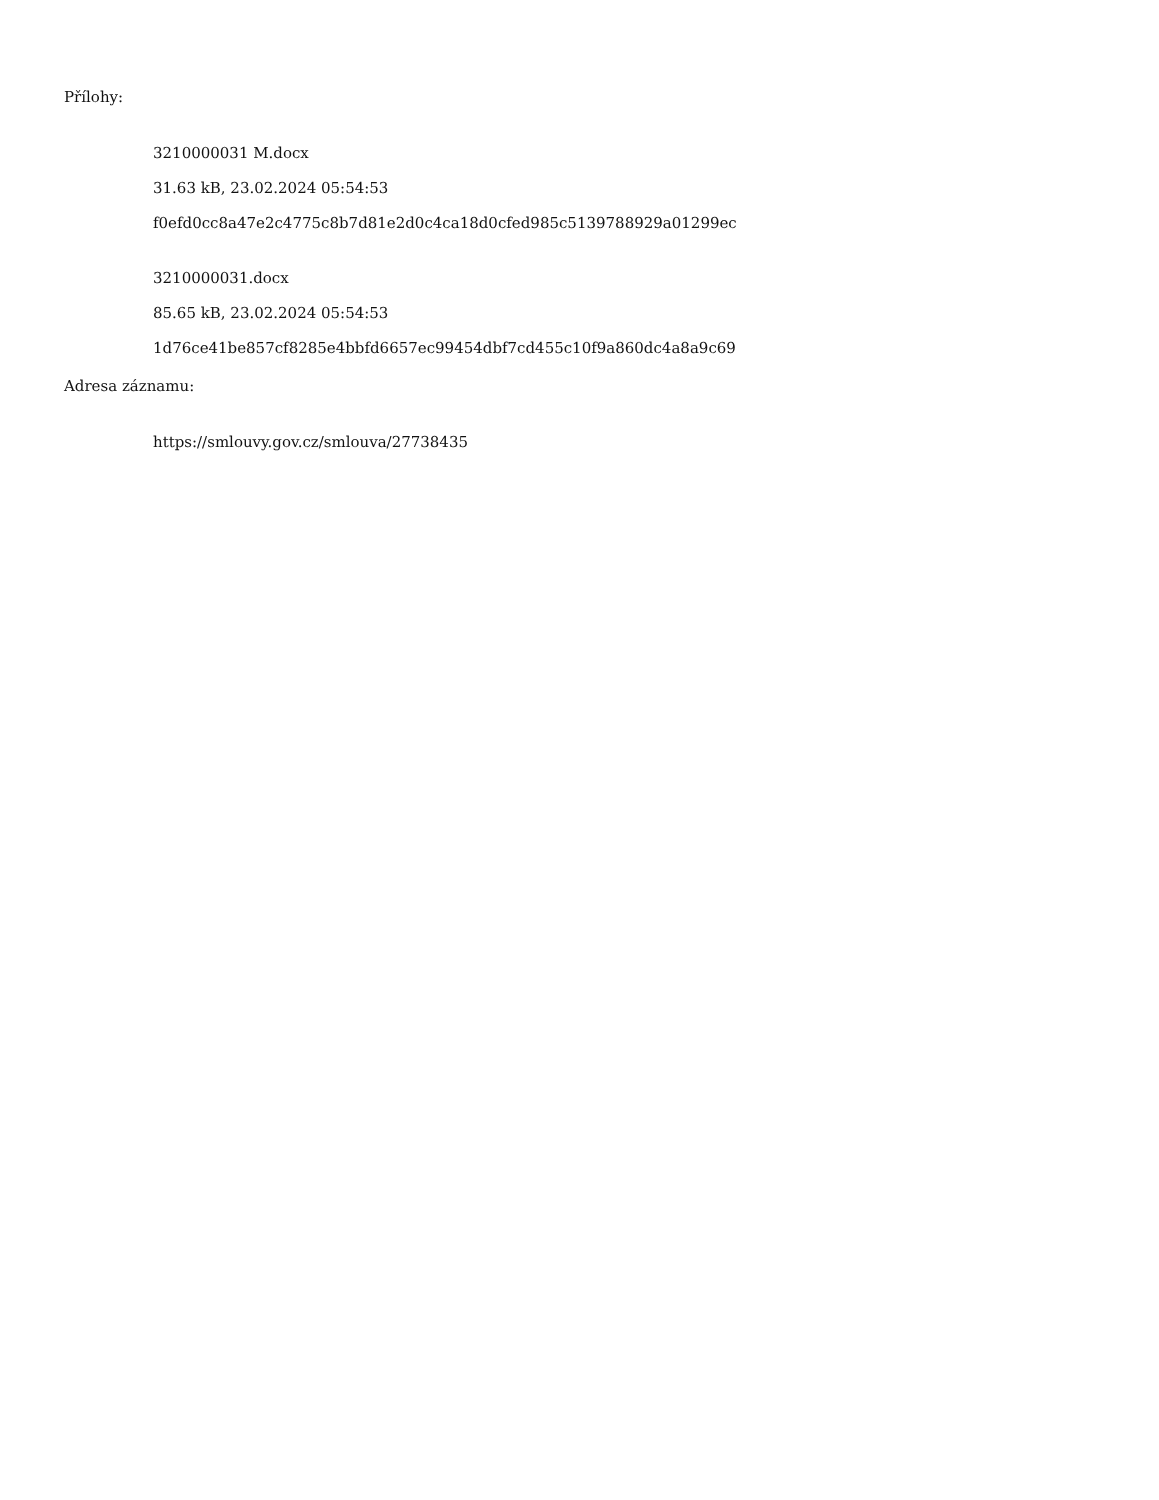Přílohy:
3210000031 M.docx
31.63 kB, 23.02.2024 05:54:53
f0efd0cc8a47e2c4775c8b7d81e2d0c4ca18d0cfed985c5139788929a01299ec
3210000031.docx
85.65 kB, 23.02.2024 05:54:53
1d76ce41be857cf8285e4bbfd6657ec99454dbf7cd455c10f9a860dc4a8a9c69
Adresa záznamu:
https://smlouvy.gov.cz/smlouva/27738435